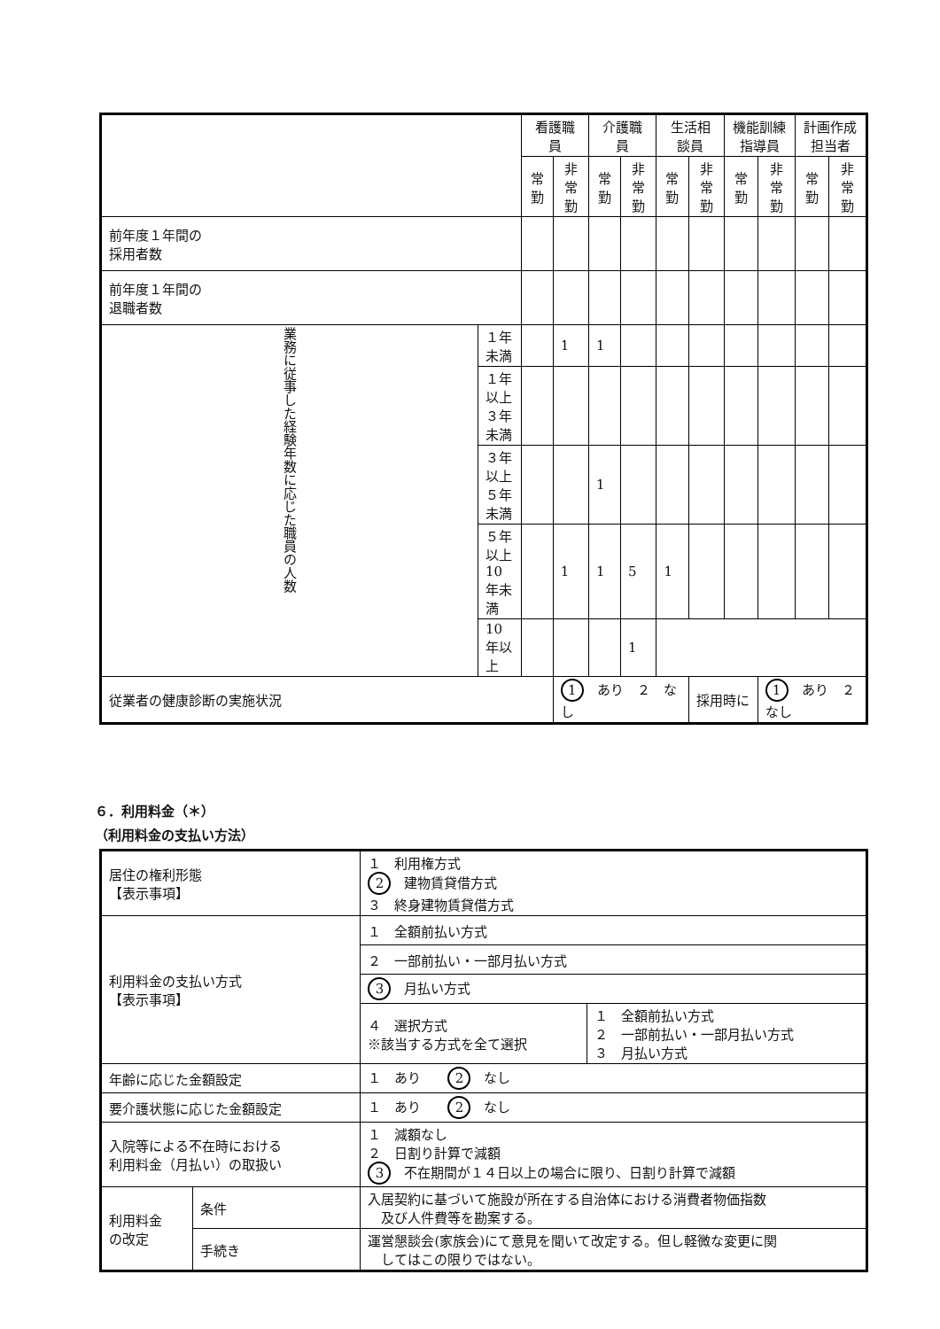| | | 看護職員 | | 介護職員 | | 生活相談員 | | 機能訓練指導員 | | 計画作成担当者 | |
| --- | --- | --- | --- | --- | --- | --- | --- | --- | --- | --- | --- |
| | | 常勤 | 非常勤 | 常勤 | 非常勤 | 常勤 | 非常勤 | 常勤 | 非常勤 | 常勤 | 非常勤 |
| 前年度１年間の 採用者数 | | | | | | | | | | | |
| 前年度１年間の 退職者数 | | | | | | | | | | | |
| 業務に従事した経験年数に応じた職員の人数 | １年未満 | | 1 | 1 | | | | | | | |
| | １年以上 ３年未満 | | | | | | | | | | |
| | ３年以上 ５年未満 | | | 1 | | | | | | | |
| | ５年以上 10年未満 | | 1 | 1 | 5 | 1 | | | | | |
| | 10年以上 | | | | 1 | | | | | | |
| 従業者の健康診断の実施状況 | | | 1 あり ２ なし | | | | 採用時に | | 1 あり ２ なし | | |
６．利用料金（＊）
（利用料金の支払い方法）
| 居住の権利形態 【表示事項】 | | １ 利用権方式 2 建物賃貸借方式 ３ 終身建物賃貸借方式 | |
| 利用料金の支払い方式 【表示事項】 | | １ 全額前払い方式 | |
| | | ２ 一部前払い・一部月払い方式 | |
| | | 3 月払い方式 | |
| | | ４ 選択方式 ※該当する方式を全て選択 | １ 全額前払い方式 ２ 一部前払い・一部月払い方式 ３ 月払い方式 |
| 年齢に応じた金額設定 | | １ あり 2 なし | |
| 要介護状態に応じた金額設定 | | １ あり 2 なし | |
| 入院等による不在時における 利用料金（月払い）の取扱い | | １ 減額なし ２ 日割り計算で減額 3 不在期間が１４日以上の場合に限り、日割り計算で減額 | |
| 利用料金 の改定 | 条件 | 入居契約に基づいて施設が所在する自治体における消費者物価指数 及び人件費等を勘案する。 | |
| | 手続き | 運営懇談会(家族会)にて意見を聞いて改定する。但し軽微な変更に関 してはこの限りではない。 | |